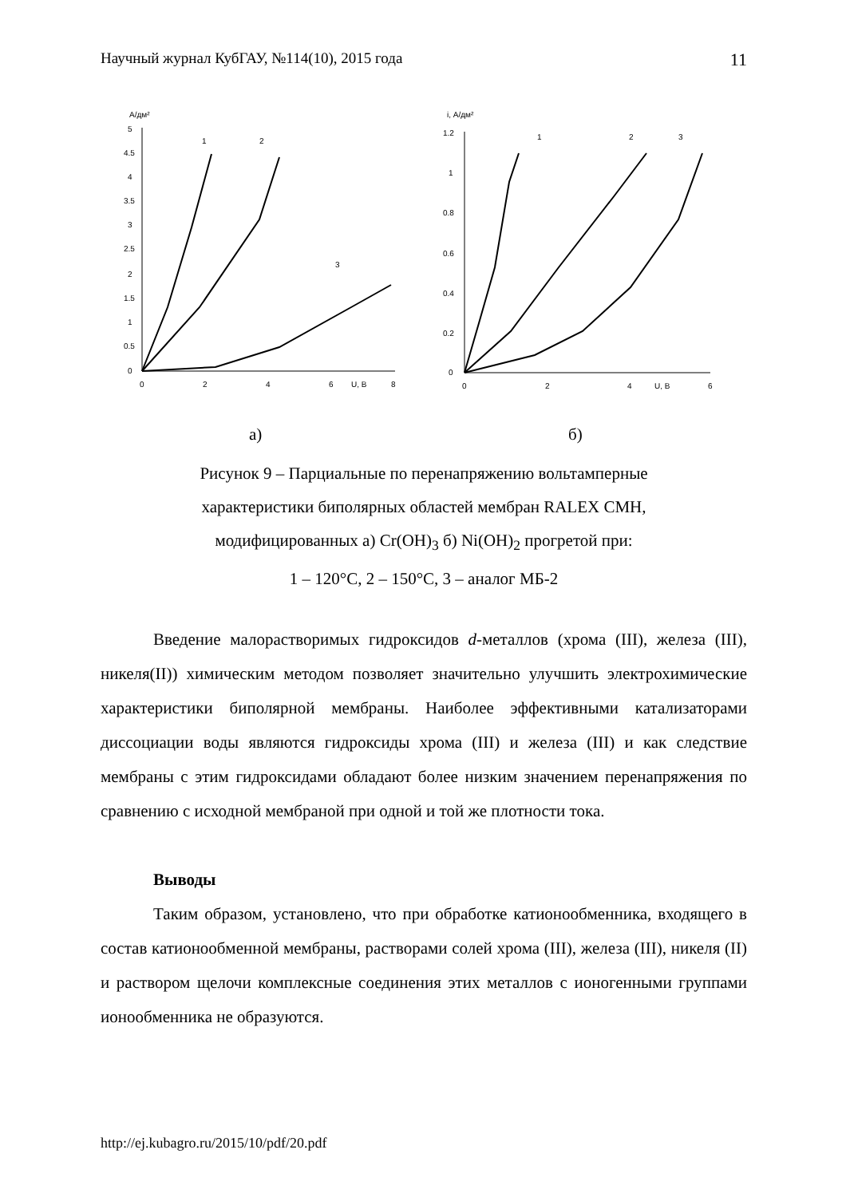Научный журнал КубГАУ, №114(10), 2015 года 11
А/дм²
5
4.5
4
3.5
3
2.5
2
1.5
1
0.5
0
0
2
4
6
U, B
8
1
2
3
i, А/дм²
1.2
1
0.8
0.6
0.4
0.2
0
0
2
4
U, B
6
1
2
3
а) б)
Рисунок 9 – Парциальные по перенапряжению вольтамперные
характеристики биполярных областей мембран RALEX CMH,
модифицированных а) Cr(OH)<sub>3</sub> б) Ni(OH)<sub>2</sub> прогретой при:
1 – 120°С, 2 – 150°С, 3 – аналог МБ-2
Введение малорастворимых гидроксидов d-металлов (хрома (III), железа (III), никеля(II)) химическим методом позволяет значительно улучшить электрохимические характеристики биполярной мембраны. Наиболее эффективными катализаторами диссоциации воды являются гидроксиды хрома (III) и железа (III) и как следствие мембраны с этим гидроксидами обладают более низким значением перенапряжения по сравнению с исходной мембраной при одной и той же плотности тока.
Выводы
Таким образом, установлено, что при обработке катионообменника, входящего в состав катионообменной мембраны, растворами солей хрома (III), железа (III), никеля (II) и раствором щелочи комплексные соединения этих металлов с ионогенными группами ионообменника не образуются.
http://ej.kubagro.ru/2015/10/pdf/20.pdf